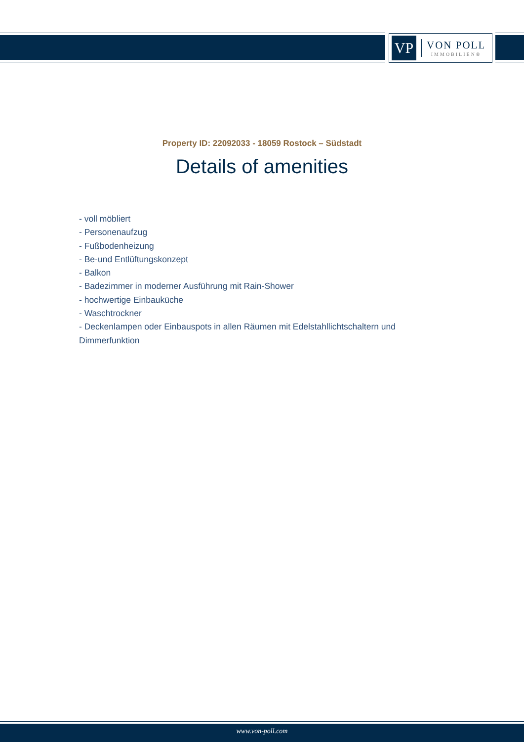VP
VON POLL
IMMOBILIEN®
Property ID: 22092033 - 18059 Rostock – Südstadt
Details of amenities
- voll möbliert
- Personenaufzug
- Fußbodenheizung
- Be-und Entlüftungskonzept
- Balkon
- Badezimmer in moderner Ausführung mit Rain-Shower
- hochwertige Einbauküche
- Waschtrockner
- Deckenlampen oder Einbauspots in allen Räumen mit Edelstahllichtschaltern und Dimmerfunktion
www.von-poll.com